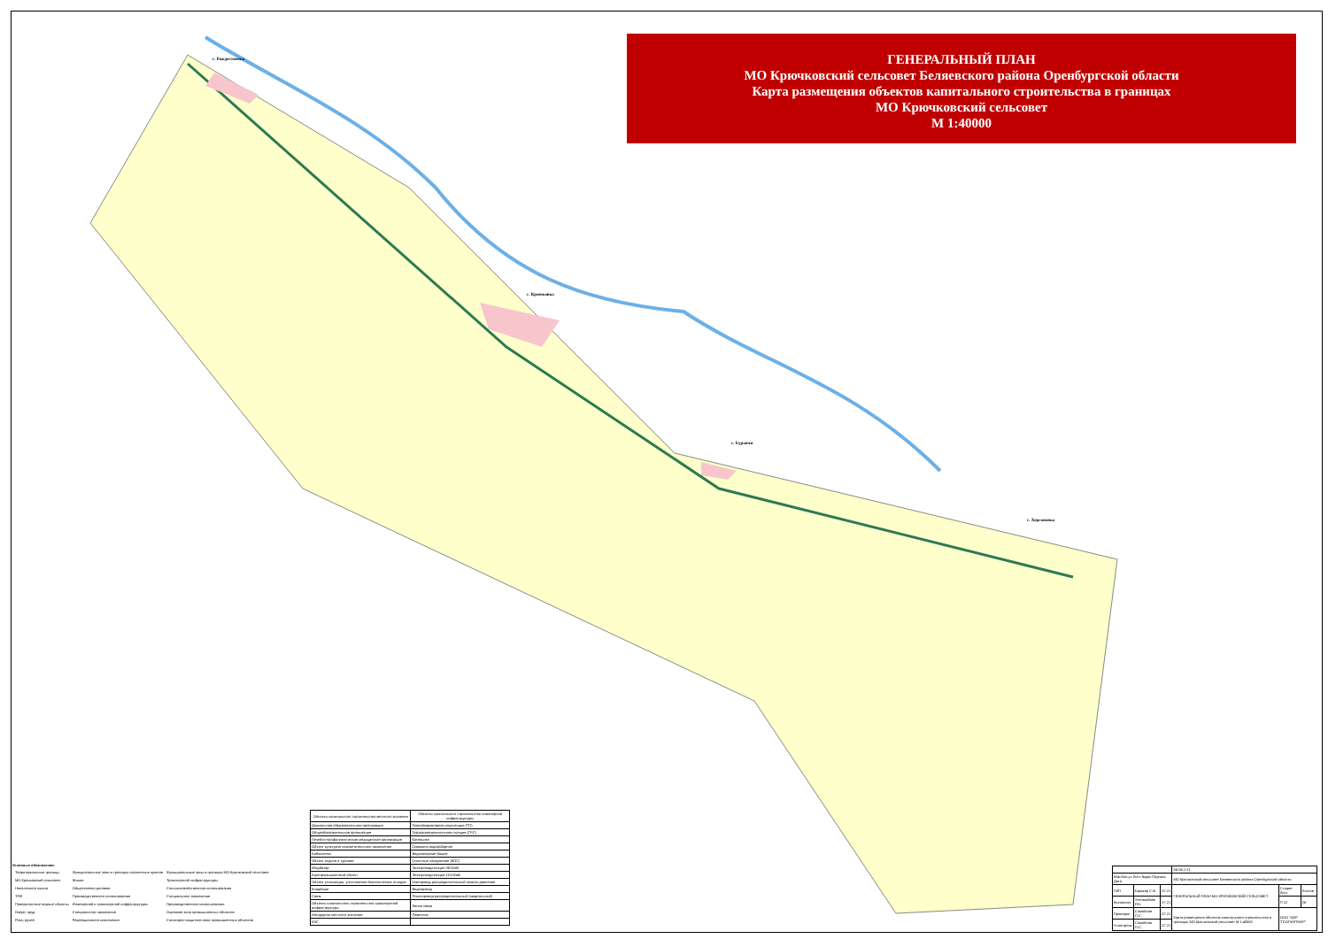с. Рождественка
с. Крючковка
с. Буранчи
с. Херсоновка
ГЕНЕРАЛЬНЫЙ ПЛАН
МО Крючковский сельсовет Беляевского района Оренбургской области
Карта размещения объектов капитального строительства в границах
МО Крючковский сельсовет
М 1:40000
Условные обозначения:
| Территориальные границы | Функциональные зоны в границах населенных пунктов | Функциональные зоны в границах МО Крючковский сельсовет |
| МО Крючковский сельсовет | Жилая | Транспортной инфраструктуры |
| Населенного пункта | Общественно-деловая | Сельскохозяйственного использования |
| ТПФ | Производственного использования | Специального назначения |
| Поверхностные водные объекты | Инженерной и транспортной инфраструктуры | Производственного использования |
| Озеро, пруд | Специального назначения | Охранная зона промышленных объектов |
| Река, ручей | Рекреационного назначения | Санитарно-защитная зона промышленных объектов |
| Объекты капитального строительства местного значения | Объекты капитального строительства инженерной инфраструктуры |
| --- | --- |
| Дошкольная образовательная организация | Трансформаторная подстанция (ТП) |
| Общеобразовательная организация | Газораспределительная станция (ГРС) |
| Лечебно-профилактическая медицинская организация | Котельная |
| Объект культурно-просветительного назначения | Скважина водозаборная |
| Библиотека | Водонапорная башня |
| Объект отдыха и туризма | Очистные сооружения (КОС) |
| Инкубатор | Электроподстанция 35/10кВ |
| Агропромышленный объект | Электроподстанция 110/10кВ |
| Объект утилизации, уничтожения биологических отходов | Газопровод распределительный низкого давления |
| Кладбище | Водопровод |
| Связь | Теплопровод распределительный (квартальный) |
| Объекты капитального строительства транспортной инфраструктуры | Линии связи |
| Автодорога местного значения | Памятник |
| АЗС | |
| | | | 56-06.1-21 | | |
| Изм Кол.уч Лист №док Подпись Дата | | | МО Крючковский сельсовет Беляевского района Оренбургской области | | |
| ГИП | Бриккер С.В. | 07.21 | ГЕНЕРАЛЬНЫЙ ПЛАН МО КРЮЧКОВСКИЙ СЕЛЬСОВЕТ | Стадия Лист | Листов |
| Выполнил | Утенишбаев Р.Н. | 07.21 | | П 12 | 26 |
| Проверил | Самойлов П.С. | 07.21 | Карта размещения объектов капитального строительства в границах МО Крючковский сельсовет М 1:40000 | ООО "ЦКР "ГЕОПАРТНЕР" | |
| Н.контроль | Самойлов П.С. | 07.21 | | | |